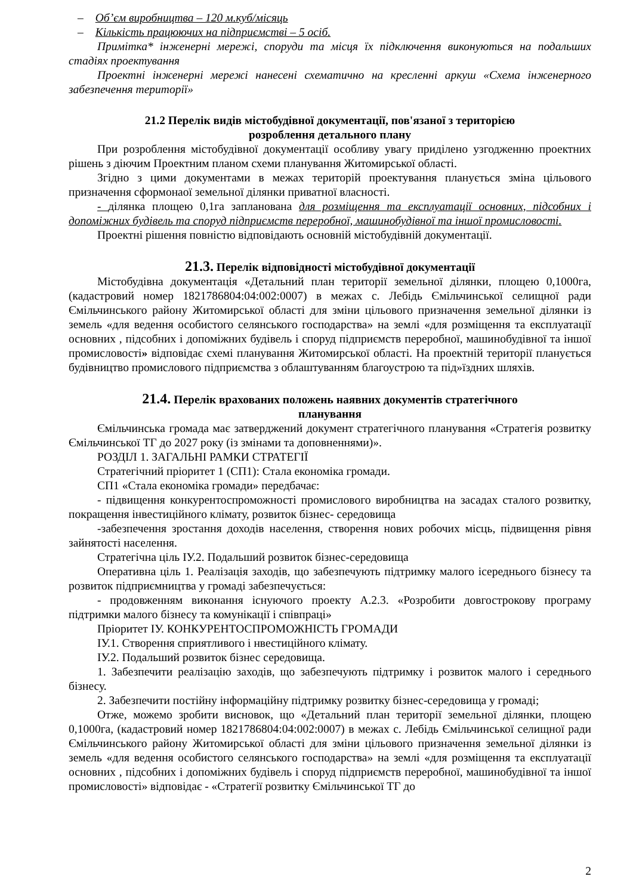– Об’єм виробництва – 120 м.куб/місяць
– Кількість працюючих на підприємстві – 5 осіб.
Примітка* інженерні мережі, споруди та місця їх підключення виконуються на подальших стадіях проектування
Проектні інженерні мережі нанесені схематично на кресленні аркуш «Схема інженерного забезпечення території»
21.2 Перелік видів містобудівної документації, пов'язаної з територією
розроблення детального плану
При розроблення містобудівної документації особливу увагу приділено узгодженню проектних рішень з діючим Проектним планом схеми планування Житомирської області.
Згідно з цими документами в межах територій проектування планується зміна цільового призначення сформонаої земельної ділянки приватної власності.
- ділянка площею 0,1га запланована для розміщення та експлуатації основних, підсобних і допоміжних будівель та споруд підприємств переробної, машинобудівної та іншої промисловості.
Проектні рішення повністю відповідають основній містобудівній документації.
21.3. Перелік відповідності містобудівної документації
Містобудівна документація «Детальний план території земельної ділянки, площею 0,1000га, (кадастровий номер 1821786804:04:002:0007) в межах с. Лебідь Ємільчинської селищної ради Ємільчинського району Житомирської області для зміни цільового призначення земельної ділянки із земель «для ведення особистого селянського господарства» на землі «для розміщення та експлуатації основних , підсобних і допоміжних будівель і споруд підприємств переробної, машинобудівної та іншої промисловості» відповідає схемі планування Житомирської області. На проектній території планується будівництво промислового підприємства з облаштуванням благоустрою та під»їздних шляхів.
21.4. Перелік врахованих положень наявних документів стратегічного
планування
Ємільчинська громада має затверджений документ стратегічного планування «Стратегія розвитку Ємільчинської ТГ до 2027 року (із змінами та доповненнями)».
РОЗДІЛ 1. ЗАГАЛЬНІ РАМКИ СТРАТЕГІЇ
Стратегічний пріоритет 1 (СП1): Стала економіка громади.
СП1 «Стала економіка громади» передбачає:
- підвищення конкурентоспроможності промислового виробництва на засадах сталого розвитку, покращення інвестиційного клімату, розвиток бізнес- середовища
-забезпечення зростання доходів населення, створення нових робочих місць, підвищення рівня зайнятості населення.
Стратегічна ціль ІУ.2. Подальший розвиток бізнес-середовища
Оперативна ціль 1. Реалізація заходів, що забезпечують підтримку малого ісереднього бізнесу та розвиток підприємництва у громаді забезпечується:
- продовженням виконання існуючого проекту А.2.3. «Розробити довгострокову програму підтримки малого бізнесу та комунікації і співпраці»
Пріоритет ІУ. КОНКУРЕНТОСПРОМОЖНІСТЬ ГРОМАДИ
ІУ.1. Створення сприятливого і нвестиційного клімату.
ІУ.2. Подальший розвиток бізнес середовища.
1. Забезпечити реалізацію заходів, що забезпечують підтримку і розвиток малого і середнього бізнесу.
2. Забезпечити постійну інформаційну підтримку розвитку бізнес-середовища у громаді;
Отже, можемо зробити висновок, що «Детальний план території земельної ділянки, площею 0,1000га, (кадастровий номер 1821786804:04:002:0007) в межах с. Лебідь Ємільчинської селищної ради Ємільчинського району Житомирської області для зміни цільового призначення земельної ділянки із земель «для ведення особистого селянського господарства» на землі «для розміщення та експлуатації основних , підсобних і допоміжних будівель і споруд підприємств переробної, машинобудівної та іншої промисловості» відповідає - «Стратегії розвитку Ємільчинської ТГ до
2